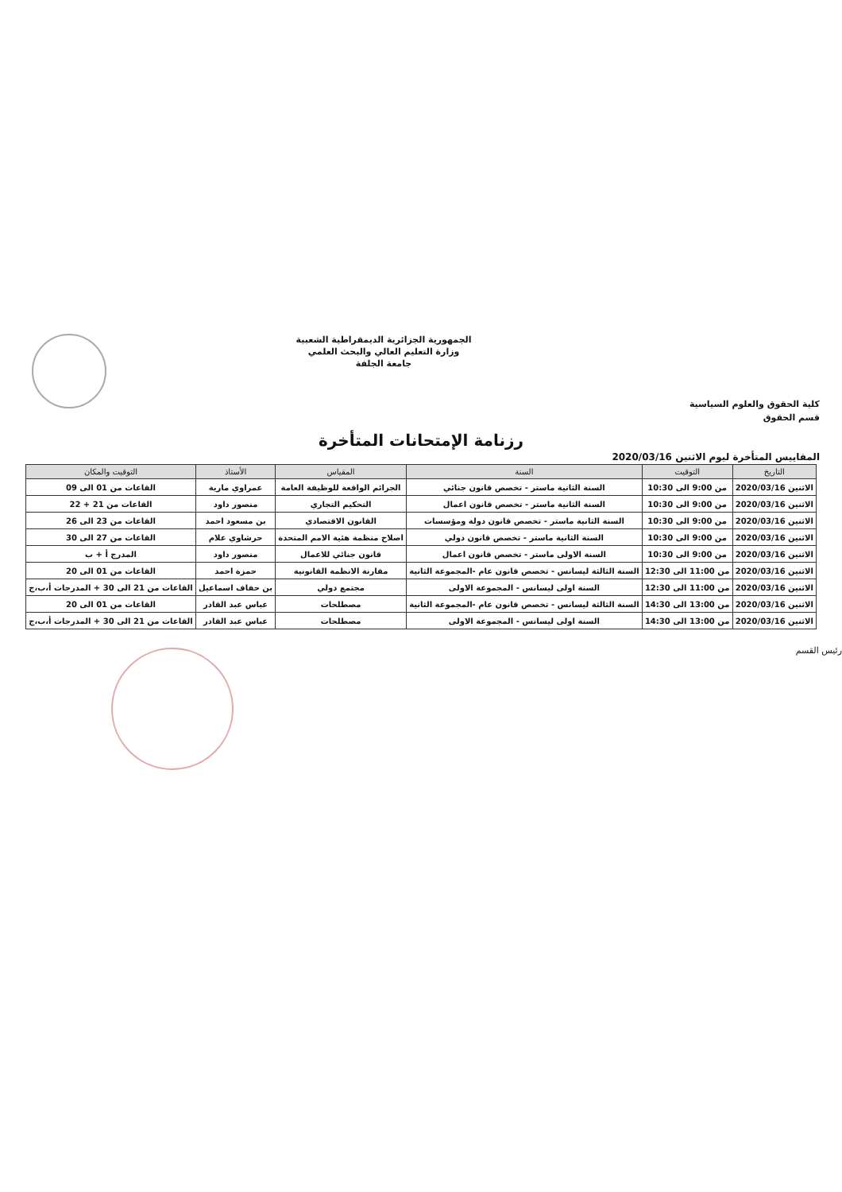كلية الحقوق والعلوم السياسية
قسم الحقوق
الجمهورية الجزائرية الديمقراطية الشعبية
وزارة التعليم العالي والبحث العلمي
جامعة الجلفة
رزنامة الإمتحانات المتأخرة
المقاييس المتأخرة ليوم الاثنين 2020/03/16
| التاريخ | التوقيت | السنة | المقياس | الأستاذ | التوقيت والمكان |
| --- | --- | --- | --- | --- | --- |
| الاثنين 2020/03/16 | من 9:00 الى 10:30 | السنة الثانية ماستر - تخصص قانون جنائي | الجرائم الواقعة للوظيفة العامة | عمراوي مارية | القاعات من 01 الى 09 |
| الاثنين 2020/03/16 | من 9:00 الى 10:30 | السنة الثانية ماستر - تخصص قانون اعمال | التحكيم التجاري | منصور داود | القاعات من 21 + 22 |
| الاثنين 2020/03/16 | من 9:00 الى 10:30 | السنة الثانية ماستر - تخصص قانون دولة ومؤسسات | القانون الاقتصادي | بن مسعود احمد | القاعات من 23 الى 26 |
| الاثنين 2020/03/16 | من 9:00 الى 10:30 | السنة الثانية ماستر - تخصص قانون دولي | اصلاح منظمة هئية الامم المتحدة | حرشاوي علام | القاعات من 27 الى 30 |
| الاثنين 2020/03/16 | من 9:00 الى 10:30 | السنة الاولى ماستر - تخصص قانون اعمال | قانون جنائي للاعمال | منصور داود | المدرج أ + ب |
| الاثنين 2020/03/16 | من 11:00 الى 12:30 | السنة الثالثة ليسانس - تخصص قانون عام -المجموعة الثانية | مقارنة الانظمة القانونية | حمزة احمد | القاعات من 01 الى 20 |
| الاثنين 2020/03/16 | من 11:00 الى 12:30 | السنة اولى ليسانس - المجموعة الاولى | مجتمع دولي | بن حفاف اسماعيل | القاعات من 21 الى 30 + المدرجات أ،ب،ج |
| الاثنين 2020/03/16 | من 13:00 الى 14:30 | السنة الثالثة ليسانس - تخصص قانون عام -المجموعة الثانية | مصطلحات | عباس عبد القادر | القاعات من 01 الى 20 |
| الاثنين 2020/03/16 | من 13:00 الى 14:30 | السنة اولى ليسانس - المجموعة الاولى | مصطلحات | عباس عبد القادر | القاعات من 21 الى 30 + المدرجات أ،ب،ج |
رئيس القسم